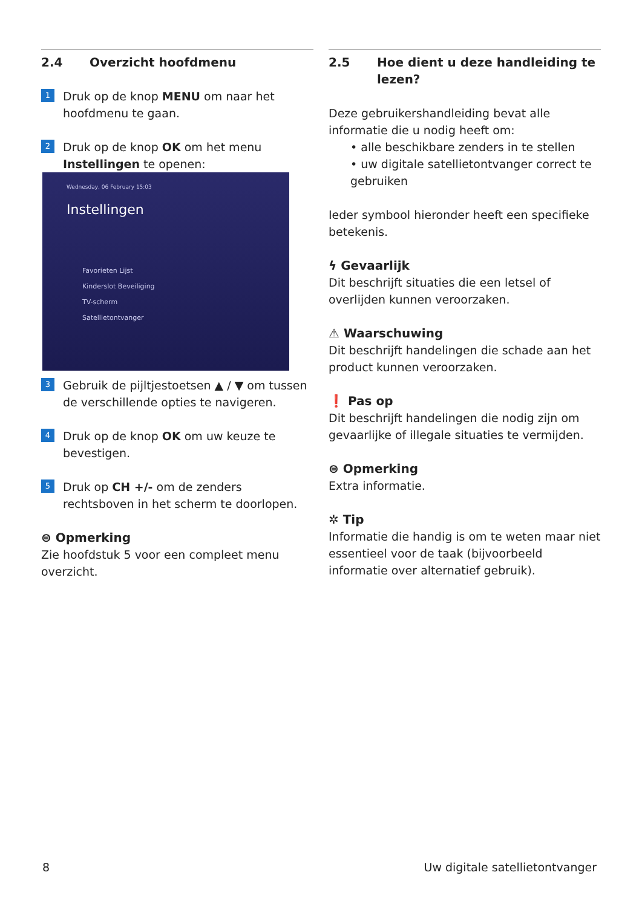2.4 Overzicht hoofdmenu
1 Druk op de knop MENU om naar het hoofdmenu te gaan.
2 Druk op de knop OK om het menu Instellingen te openen:
Wednesday, 06 February 15:03
Instellingen
Favorieten Lijst
Kinderslot Beveiliging
TV-scherm
Satellietontvanger
3 Gebruik de pijltjestoetsen ▲ / ▼ om tussen de verschillende opties te navigeren.
4 Druk op de knop OK om uw keuze te bevestigen.
5 Druk op CH +/- om de zenders rechtsboven in het scherm te doorlopen.
⊜ Opmerking
Zie hoofdstuk 5 voor een compleet menu overzicht.
2.5 Hoe dient u deze handleiding te lezen?
Deze gebruikershandleiding bevat alle informatie die u nodig heeft om:
• alle beschikbare zenders in te stellen
• uw digitale satellietontvanger correct te gebruiken
Ieder symbool hieronder heeft een specifieke betekenis.
ϟ Gevaarlijk
Dit beschrijft situaties die een letsel of overlijden kunnen veroorzaken.
⚠ Waarschuwing
Dit beschrijft handelingen die schade aan het product kunnen veroorzaken.
❗ Pas op
Dit beschrijft handelingen die nodig zijn om gevaarlijke of illegale situaties te vermijden.
⊜ Opmerking
Extra informatie.
✲ Tip
Informatie die handig is om te weten maar niet essentieel voor de taak (bijvoorbeeld informatie over alternatief gebruik).
8 Uw digitale satellietontvanger